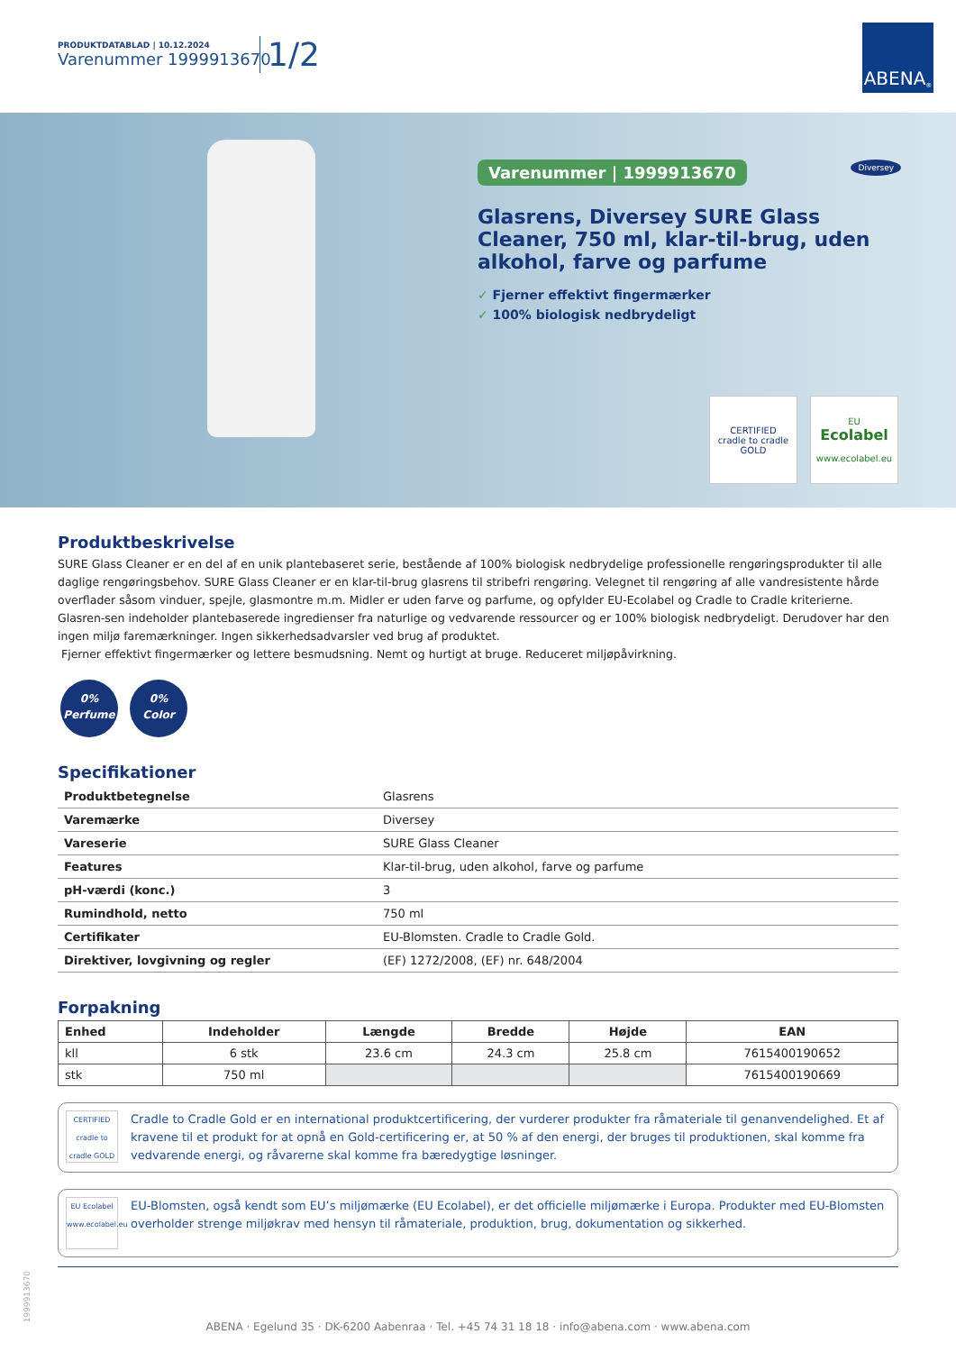PRODUKTDATABLAD | 10.12.2024
Varenummer 1999913670
1/2
ABENA<sup>®</sup>
Varenummer | 1999913670
Diversey
Glasrens, Diversey SURE Glass Cleaner, 750 ml, klar-til-brug, uden alkohol, farve og parfume
✓ Fjerner effektivt fingermærker
✓ 100% biologisk nedbrydeligt
CERTIFIED
cradle to cradle
GOLD
EU
Ecolabel
www.ecolabel.eu
Produktbeskrivelse
SURE Glass Cleaner er en del af en unik plantebaseret serie, bestående af 100% biologisk nedbrydelige professionelle rengøringsprodukter til alle daglige rengøringsbehov. SURE Glass Cleaner er en klar-til-brug glasrens til stribefri rengøring. Velegnet til rengøring af alle vandresistente hårde overflader såsom vinduer, spejle, glasmontre m.m. Midler er uden farve og parfume, og opfylder EU-Ecolabel og Cradle to Cradle kriterierne. Glasren-sen indeholder plantebaserede ingredienser fra naturlige og vedvarende ressourcer og er 100% biologisk nedbrydeligt. Derudover har den ingen miljø faremærkninger. Ingen sikkerhedsadvarsler ved brug af produktet.
Fjerner effektivt fingermærker og lettere besmudsning. Nemt og hurtigt at bruge. Reduceret miljøpåvirkning.
0%
Perfume 0%
Color
Specifikationer
| Produktbetegnelse | Glasrens |
| Varemærke | Diversey |
| Vareserie | SURE Glass Cleaner |
| Features | Klar-til-brug, uden alkohol, farve og parfume |
| pH-værdi (konc.) | 3 |
| Rumindhold, netto | 750 ml |
| Certifikater | EU-Blomsten. Cradle to Cradle Gold. |
| Direktiver, lovgivning og regler | (EF) 1272/2008, (EF) nr. 648/2004 |
Forpakning
| Enhed | Indeholder | Længde | Bredde | Højde | EAN |
| --- | --- | --- | --- | --- | --- |
| kll | 6 stk | 23.6 cm | 24.3 cm | 25.8 cm | 7615400190652 |
| stk | 750 ml | | | | 7615400190669 |
CERTIFIED cradle to cradle GOLD
Cradle to Cradle Gold er en international produktcertificering, der vurderer produkter fra råmateriale til genanvendelighed. Et af kravene til et produkt for at opnå en Gold-certificering er, at 50 % af den energi, der bruges til produktionen, skal komme fra vedvarende energi, og råvarerne skal komme fra bæredygtige løsninger.
EU Ecolabel www.ecolabel.eu
EU-Blomsten, også kendt som EU’s miljømærke (EU Ecolabel), er det officielle miljømærke i Europa. Produkter med EU-Blomsten overholder strenge miljøkrav med hensyn til råmateriale, produktion, brug, dokumentation og sikkerhed.
1999913670
ABENA · Egelund 35 · DK-6200 Aabenraa · Tel. +45 74 31 18 18 · info@abena.com · www.abena.com